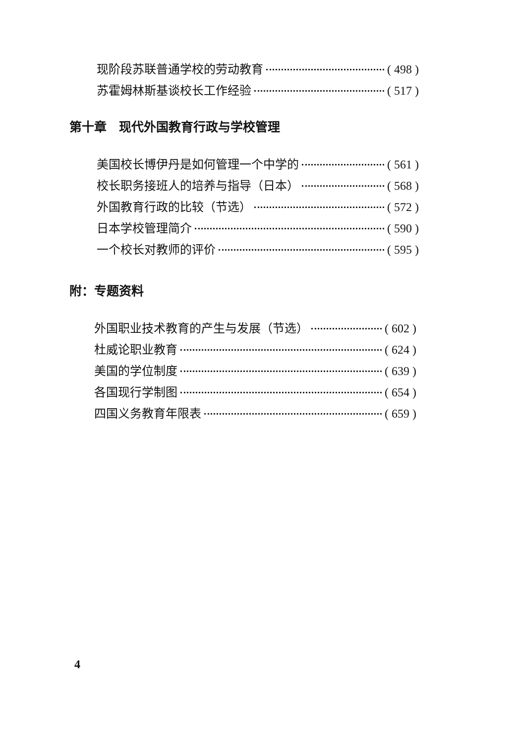现阶段苏联普通学校的劳动教育 ( 498 )
苏霍姆林斯基谈校长工作经验 ( 517 )
第十章　现代外国教育行政与学校管理
美国校长博伊丹是如何管理一个中学的 ( 561 )
校长职务接班人的培养与指导（日本） ( 568 )
外国教育行政的比较（节选） ( 572 )
日本学校管理简介 ( 590 )
一个校长对教师的评价 ( 595 )
附：专题资料
外国职业技术教育的产生与发展（节选） ( 602 )
杜威论职业教育 ( 624 )
美国的学位制度 ( 639 )
各国现行学制图 ( 654 )
四国义务教育年限表 ( 659 )
4